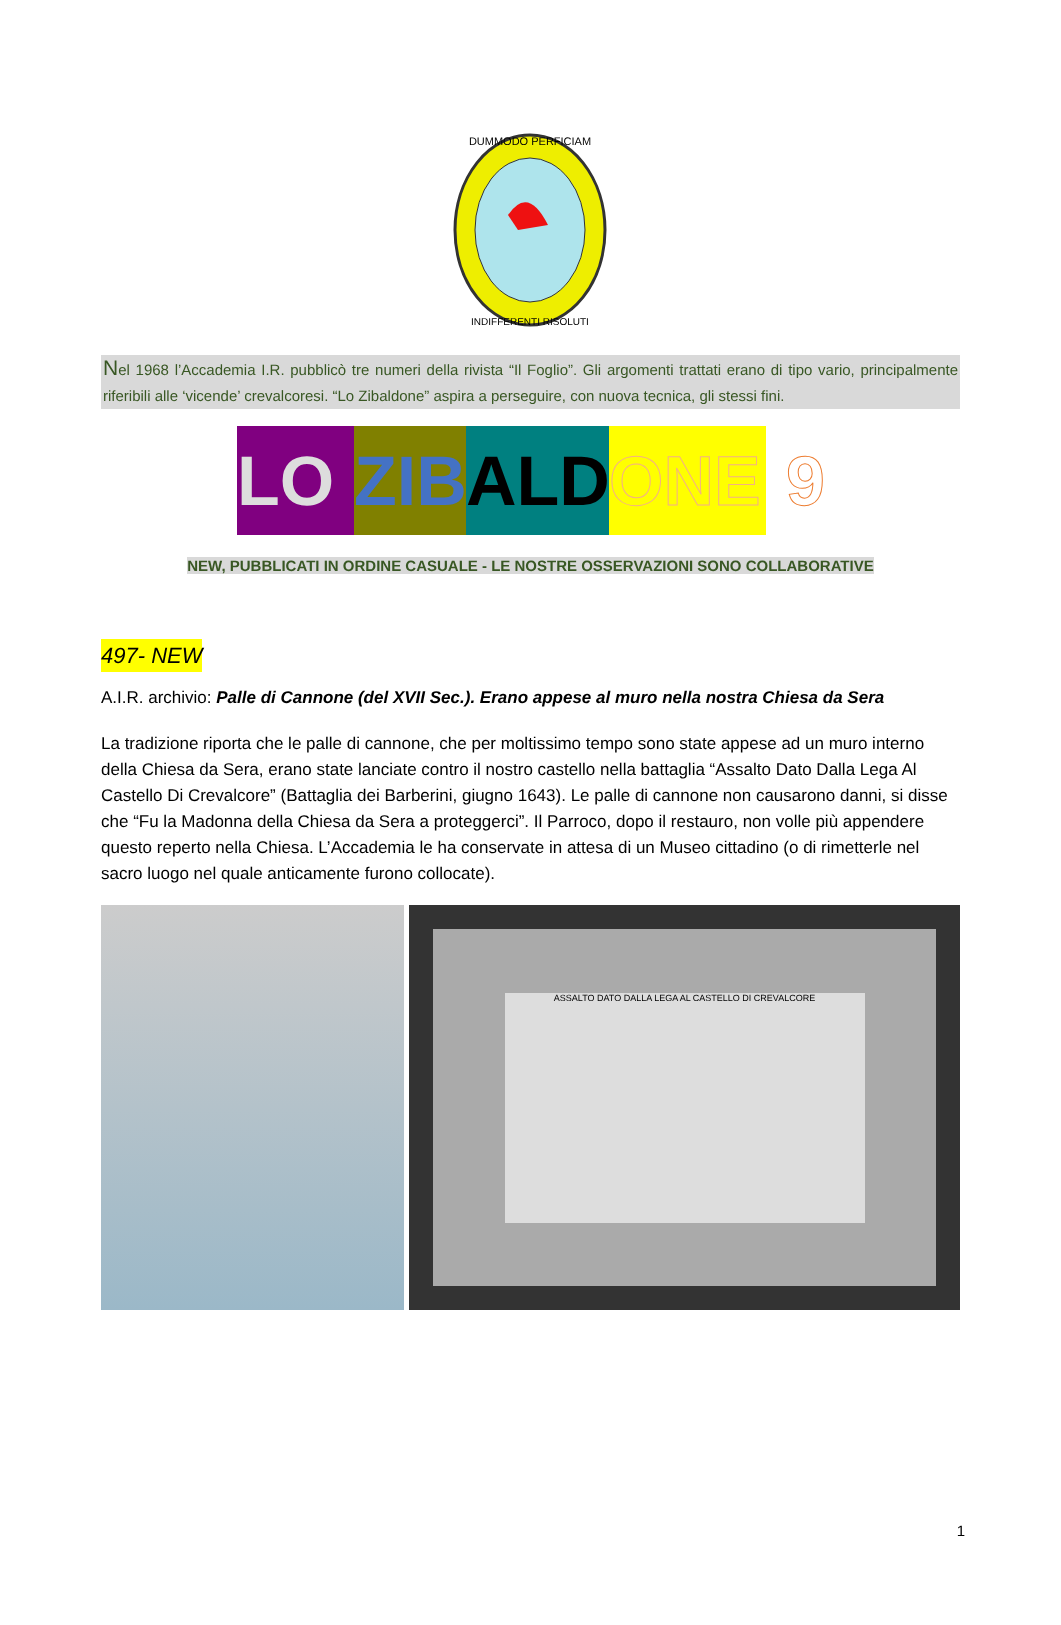DUMMODO PERFICIAM
INDIFFERENTI RISOLUTI
Nel 1968 l’Accademia I.R. pubblicò tre numeri della rivista “Il Foglio”. Gli argomenti trattati erano di tipo vario, principalmente riferibili alle ‘vicende’ crevalcoresi. “Lo Zibaldone” aspira a perseguire, con nuova tecnica, gli stessi fini.
LO ZIB ALD ONE 9
NEW, PUBBLICATI IN ORDINE CASUALE - LE NOSTRE OSSERVAZIONI SONO COLLABORATIVE
497- NEW
A.I.R. archivio: Palle di Cannone (del XVII Sec.). Erano appese al muro nella nostra Chiesa da Sera
La tradizione riporta che le palle di cannone, che per moltissimo tempo sono state appese ad un muro interno della Chiesa da Sera, erano state lanciate contro il nostro castello nella battaglia “Assalto Dato Dalla Lega Al Castello Di Crevalcore” (Battaglia dei Barberini, giugno 1643). Le palle di cannone non causarono danni, si disse che “Fu la Madonna della Chiesa da Sera a proteggerci”. Il Parroco, dopo il restauro, non volle più appendere questo reperto nella Chiesa. L’Accademia le ha conservate in attesa di un Museo cittadino (o di rimetterle nel sacro luogo nel quale anticamente furono collocate).
ASSALTO DATO DALLA LEGA AL CASTELLO DI CREVALCORE
1